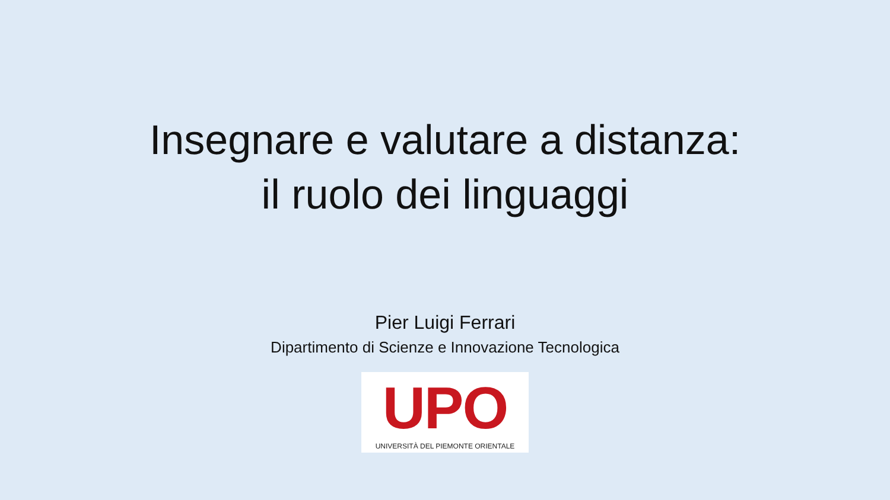Insegnare e valutare a distanza:
il ruolo dei linguaggi
Pier Luigi Ferrari
Dipartimento di Scienze e Innovazione Tecnologica
UPO
UNIVERSITÀ DEL PIEMONTE ORIENTALE